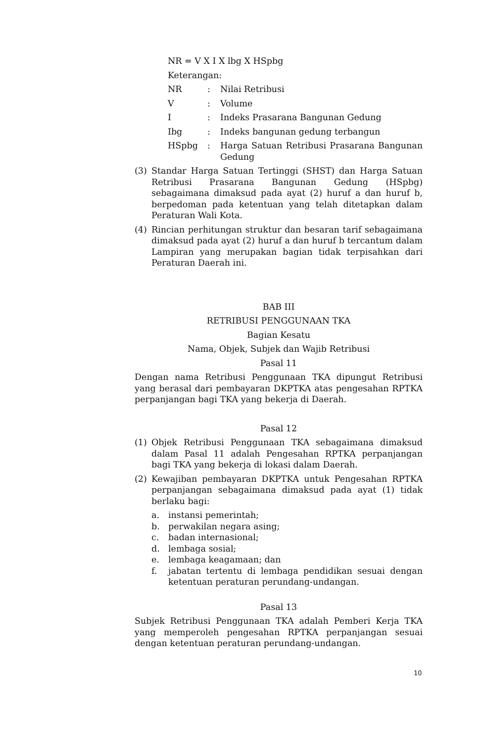NR = V X I X lbg X HSpbg
Keterangan:
NR: Nilai Retribusi
V: Volume
I: Indeks Prasarana Bangunan Gedung
Ibg: Indeks bangunan gedung terbangun
HSpbg: Harga Satuan Retribusi Prasarana Bangunan Gedung
(3) Standar Harga Satuan Tertinggi (SHST) dan Harga Satuan Retribusi Prasarana Bangunan Gedung (HSpbg) sebagaimana dimaksud pada ayat (2) huruf a dan huruf b, berpedoman pada ketentuan yang telah ditetapkan dalam Peraturan Wali Kota.
(4) Rincian perhitungan struktur dan besaran tarif sebagaimana dimaksud pada ayat (2) huruf a dan huruf b tercantum dalam Lampiran yang merupakan bagian tidak terpisahkan dari Peraturan Daerah ini.
BAB III
RETRIBUSI PENGGUNAAN TKA
Bagian Kesatu
Nama, Objek, Subjek dan Wajib Retribusi
Pasal 11
Dengan nama Retribusi Penggunaan TKA dipungut Retribusi yang berasal dari pembayaran DKPTKA atas pengesahan RPTKA perpanjangan bagi TKA yang bekerja di Daerah.
Pasal 12
(1) Objek Retribusi Penggunaan TKA sebagaimana dimaksud dalam Pasal 11 adalah Pengesahan RPTKA perpanjangan bagi TKA yang bekerja di lokasi dalam Daerah.
(2) Kewajiban pembayaran DKPTKA untuk Pengesahan RPTKA perpanjangan sebagaimana dimaksud pada ayat (1) tidak berlaku bagi:
a. instansi pemerintah;
b. perwakilan negara asing;
c. badan internasional;
d. lembaga sosial;
e. lembaga keagamaan; dan
f. jabatan tertentu di lembaga pendidikan sesuai dengan ketentuan peraturan perundang-undangan.
Pasal 13
Subjek Retribusi Penggunaan TKA adalah Pemberi Kerja TKA yang memperoleh pengesahan RPTKA perpanjangan sesuai dengan ketentuan peraturan perundang-undangan.
10